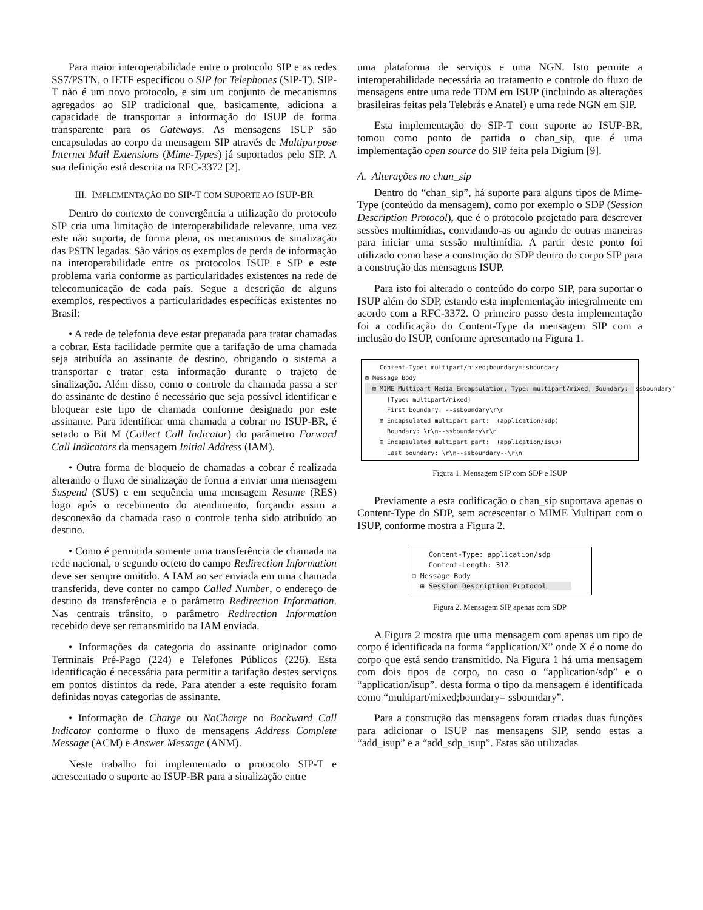Para maior interoperabilidade entre o protocolo SIP e as redes SS7/PSTN, o IETF especificou o SIP for Telephones (SIP-T). SIP-T não é um novo protocolo, e sim um conjunto de mecanismos agregados ao SIP tradicional que, basicamente, adiciona a capacidade de transportar a informação do ISUP de forma transparente para os Gateways. As mensagens ISUP são encapsuladas ao corpo da mensagem SIP através de Multipurpose Internet Mail Extensions (Mime-Types) já suportados pelo SIP. A sua definição está descrita na RFC-3372 [2].
III. IMPLEMENTAÇÃO DO SIP-T COM SUPORTE AO ISUP-BR
Dentro do contexto de convergência a utilização do protocolo SIP cria uma limitação de interoperabilidade relevante, uma vez este não suporta, de forma plena, os mecanismos de sinalização das PSTN legadas. São vários os exemplos de perda de informação na interoperabilidade entre os protocolos ISUP e SIP e este problema varia conforme as particularidades existentes na rede de telecomunicação de cada país. Segue a descrição de alguns exemplos, respectivos a particularidades específicas existentes no Brasil:
• A rede de telefonia deve estar preparada para tratar chamadas a cobrar. Esta facilidade permite que a tarifação de uma chamada seja atribuída ao assinante de destino, obrigando o sistema a transportar e tratar esta informação durante o trajeto de sinalização. Além disso, como o controle da chamada passa a ser do assinante de destino é necessário que seja possível identificar e bloquear este tipo de chamada conforme designado por este assinante. Para identificar uma chamada a cobrar no ISUP-BR, é setado o Bit M (Collect Call Indicator) do parâmetro Forward Call Indicators da mensagem Initial Address (IAM).
• Outra forma de bloqueio de chamadas a cobrar é realizada alterando o fluxo de sinalização de forma a enviar uma mensagem Suspend (SUS) e em sequência uma mensagem Resume (RES) logo após o recebimento do atendimento, forçando assim a desconexão da chamada caso o controle tenha sido atribuído ao destino.
• Como é permitida somente uma transferência de chamada na rede nacional, o segundo octeto do campo Redirection Information deve ser sempre omitido. A IAM ao ser enviada em uma chamada transferida, deve conter no campo Called Number, o endereço de destino da transferência e o parâmetro Redirection Information. Nas centrais trânsito, o parâmetro Redirection Information recebido deve ser retransmitido na IAM enviada.
• Informações da categoria do assinante originador como Terminais Pré-Pago (224) e Telefones Públicos (226). Esta identificação é necessária para permitir a tarifação destes serviços em pontos distintos da rede. Para atender a este requisito foram definidas novas categorias de assinante.
• Informação de Charge ou NoCharge no Backward Call Indicator conforme o fluxo de mensagens Address Complete Message (ACM) e Answer Message (ANM).
Neste trabalho foi implementado o protocolo SIP-T e acrescentado o suporte ao ISUP-BR para a sinalização entre
uma plataforma de serviços e uma NGN. Isto permite a interoperabilidade necessária ao tratamento e controle do fluxo de mensagens entre uma rede TDM em ISUP (incluindo as alterações brasileiras feitas pela Telebrás e Anatel) e uma rede NGN em SIP.
Esta implementação do SIP-T com suporte ao ISUP-BR, tomou como ponto de partida o chan_sip, que é uma implementação open source do SIP feita pela Digium [9].
A. Alterações no chan_sip
Dentro do “chan_sip”, há suporte para alguns tipos de Mime-Type (conteúdo da mensagem), como por exemplo o SDP (Session Description Protocol), que é o protocolo projetado para descrever sessões multimídias, convidando-as ou agindo de outras maneiras para iniciar uma sessão multimídia. A partir deste ponto foi utilizado como base a construção do SDP dentro do corpo SIP para a construção das mensagens ISUP.
Para isto foi alterado o conteúdo do corpo SIP, para suportar o ISUP além do SDP, estando esta implementação integralmente em acordo com a RFC-3372. O primeiro passo desta implementação foi a codificação do Content-Type da mensagem SIP com a inclusão do ISUP, conforme apresentado na Figura 1.
Content-Type: multipart/mixed;boundary=ssboundary
⊟ Message Body
⊟ MIME Multipart Media Encapsulation, Type: multipart/mixed, Boundary: "ssboundary"
[Type: multipart/mixed]
First boundary: --ssboundary\r\n
⊞ Encapsulated multipart part: (application/sdp)
Boundary: \r\n--ssboundary\r\n
⊞ Encapsulated multipart part: (application/isup)
Last boundary: \r\n--ssboundary--\r\n
Figura 1. Mensagem SIP com SDP e ISUP
Previamente a esta codificação o chan_sip suportava apenas o Content-Type do SDP, sem acrescentar o MIME Multipart com o ISUP, conforme mostra a Figura 2.
Content-Type: application/sdp
Content-Length: 312
⊟ Message Body
⊞ Session Description Protocol
Figura 2. Mensagem SIP apenas com SDP
A Figura 2 mostra que uma mensagem com apenas um tipo de corpo é identificada na forma “application/X” onde X é o nome do corpo que está sendo transmitido. Na Figura 1 há uma mensagem com dois tipos de corpo, no caso o “application/sdp” e o “application/isup”. desta forma o tipo da mensagem é identificada como “multipart/mixed;boundary= ssboundary”.
Para a construção das mensagens foram criadas duas funções para adicionar o ISUP nas mensagens SIP, sendo estas a “add_isup” e a “add_sdp_isup”. Estas são utilizadas